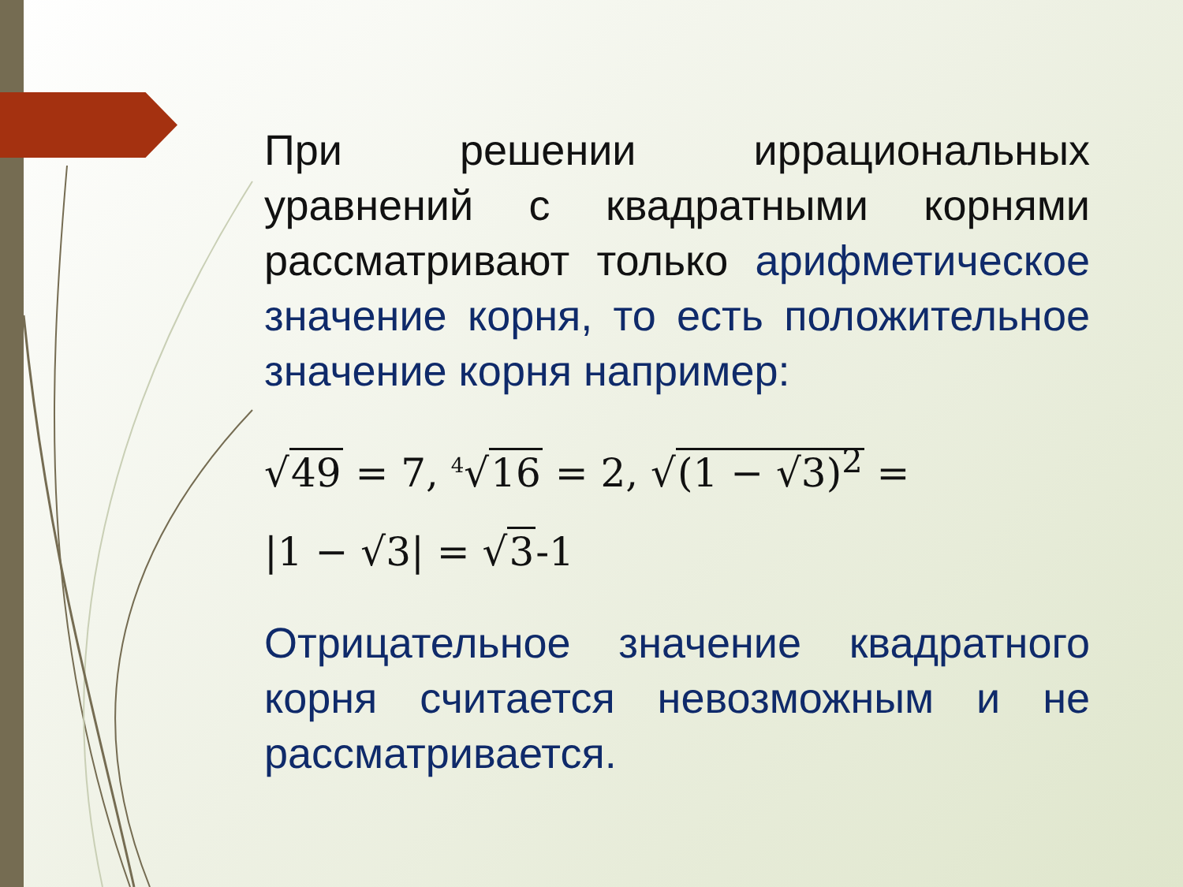При решении иррациональных уравнений с квадратными корнями рассматривают только арифметическое значение корня, то есть положительное значение корня например:
√49 = 7, <sup>4</sup>√16 = 2, √(1 − √3)<sup>2</sup> =
|1 − √3| = √3-1
Отрицательное значение квадратного корня считается невозможным и не рассматривается.